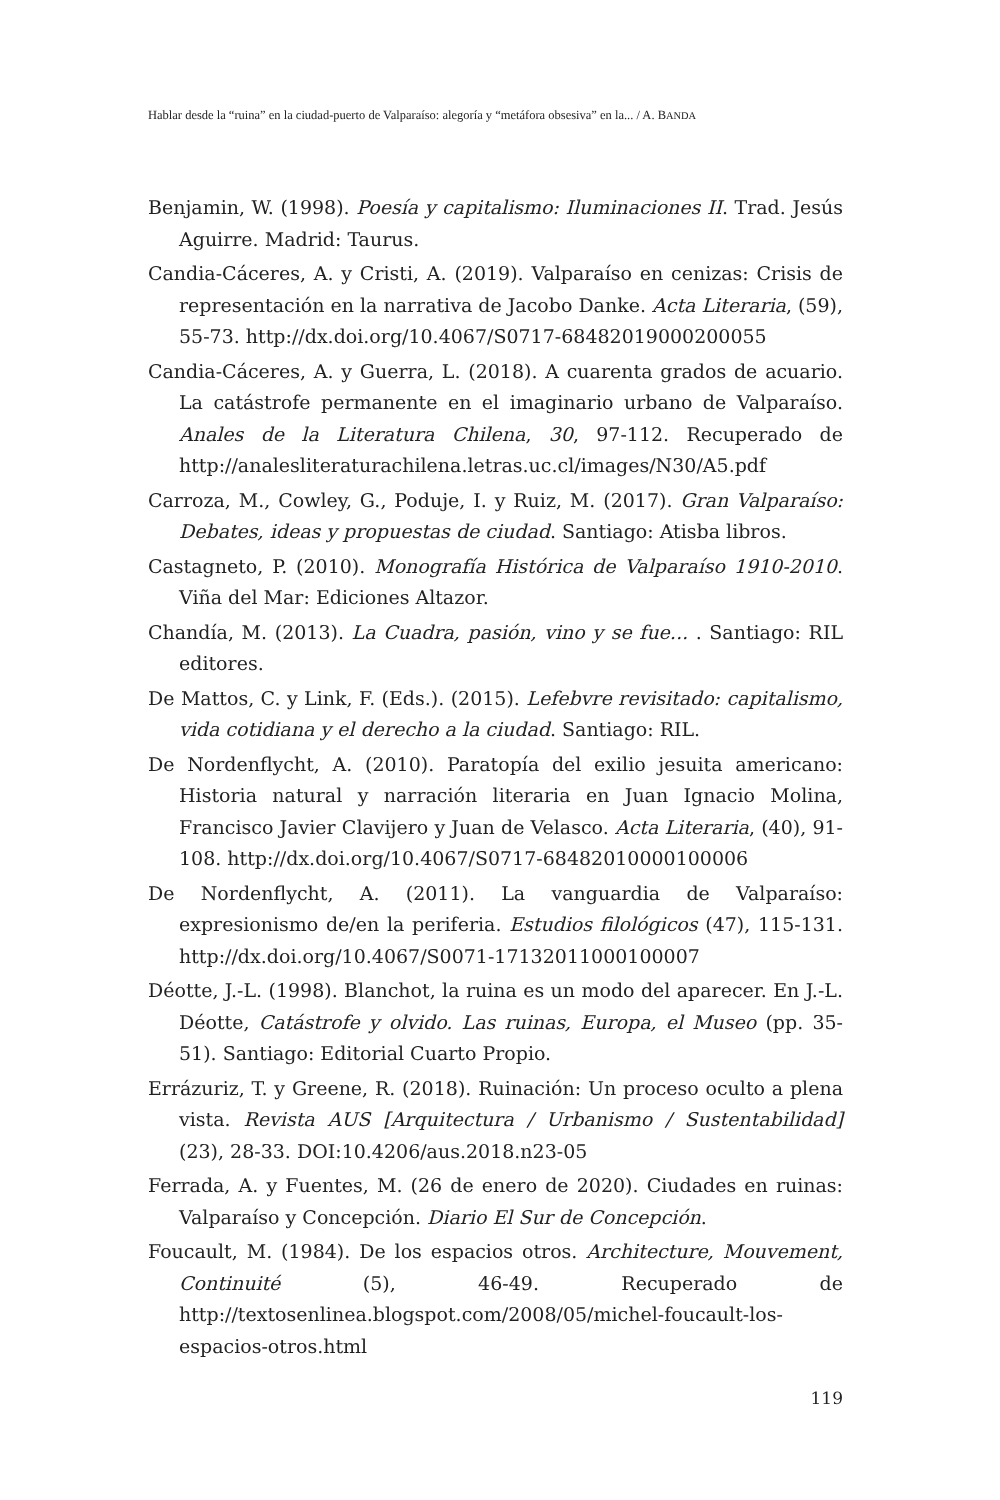Hablar desde la “ruina” en la ciudad-puerto de Valparaíso: alegoría y “metáfora obsesiva” en la... / A. BANDA
Benjamin, W. (1998). Poesía y capitalismo: Iluminaciones II. Trad. Jesús Aguirre. Madrid: Taurus.
Candia-Cáceres, A. y Cristi, A. (2019). Valparaíso en cenizas: Crisis de representación en la narrativa de Jacobo Danke. Acta Literaria, (59), 55-73. http://dx.doi.org/10.4067/S0717-68482019000200055
Candia-Cáceres, A. y Guerra, L. (2018). A cuarenta grados de acuario. La catástrofe permanente en el imaginario urbano de Valparaíso. Anales de la Literatura Chilena, 30, 97-112. Recuperado de http://analesliteraturachilena.letras.uc.cl/images/N30/A5.pdf
Carroza, M., Cowley, G., Poduje, I. y Ruiz, M. (2017). Gran Valparaíso: Debates, ideas y propuestas de ciudad. Santiago: Atisba libros.
Castagneto, P. (2010). Monografía Histórica de Valparaíso 1910-2010. Viña del Mar: Ediciones Altazor.
Chandía, M. (2013). La Cuadra, pasión, vino y se fue... . Santiago: RIL editores.
De Mattos, C. y Link, F. (Eds.). (2015). Lefebvre revisitado: capitalismo, vida cotidiana y el derecho a la ciudad. Santiago: RIL.
De Nordenflycht, A. (2010). Paratopía del exilio jesuita americano: Historia natural y narración literaria en Juan Ignacio Molina, Francisco Javier Clavijero y Juan de Velasco. Acta Literaria, (40), 91-108. http://dx.doi.org/10.4067/S0717-68482010000100006
De Nordenflycht, A. (2011). La vanguardia de Valparaíso: expresionismo de/en la periferia. Estudios filológicos (47), 115-131. http://dx.doi.org/10.4067/S0071-17132011000100007
Déotte, J.-L. (1998). Blanchot, la ruina es un modo del aparecer. En J.-L. Déotte, Catástrofe y olvido. Las ruinas, Europa, el Museo (pp. 35-51). Santiago: Editorial Cuarto Propio.
Errázuriz, T. y Greene, R. (2018). Ruinación: Un proceso oculto a plena vista. Revista AUS [Arquitectura / Urbanismo / Sustentabilidad] (23), 28-33. DOI:10.4206/aus.2018.n23-05
Ferrada, A. y Fuentes, M. (26 de enero de 2020). Ciudades en ruinas: Valparaíso y Concepción. Diario El Sur de Concepción.
Foucault, M. (1984). De los espacios otros. Architecture, Mouvement, Continuité (5), 46-49. Recuperado de http://textosenlinea.blogspot.com/2008/05/michel-foucault-los-espacios-otros.html
119